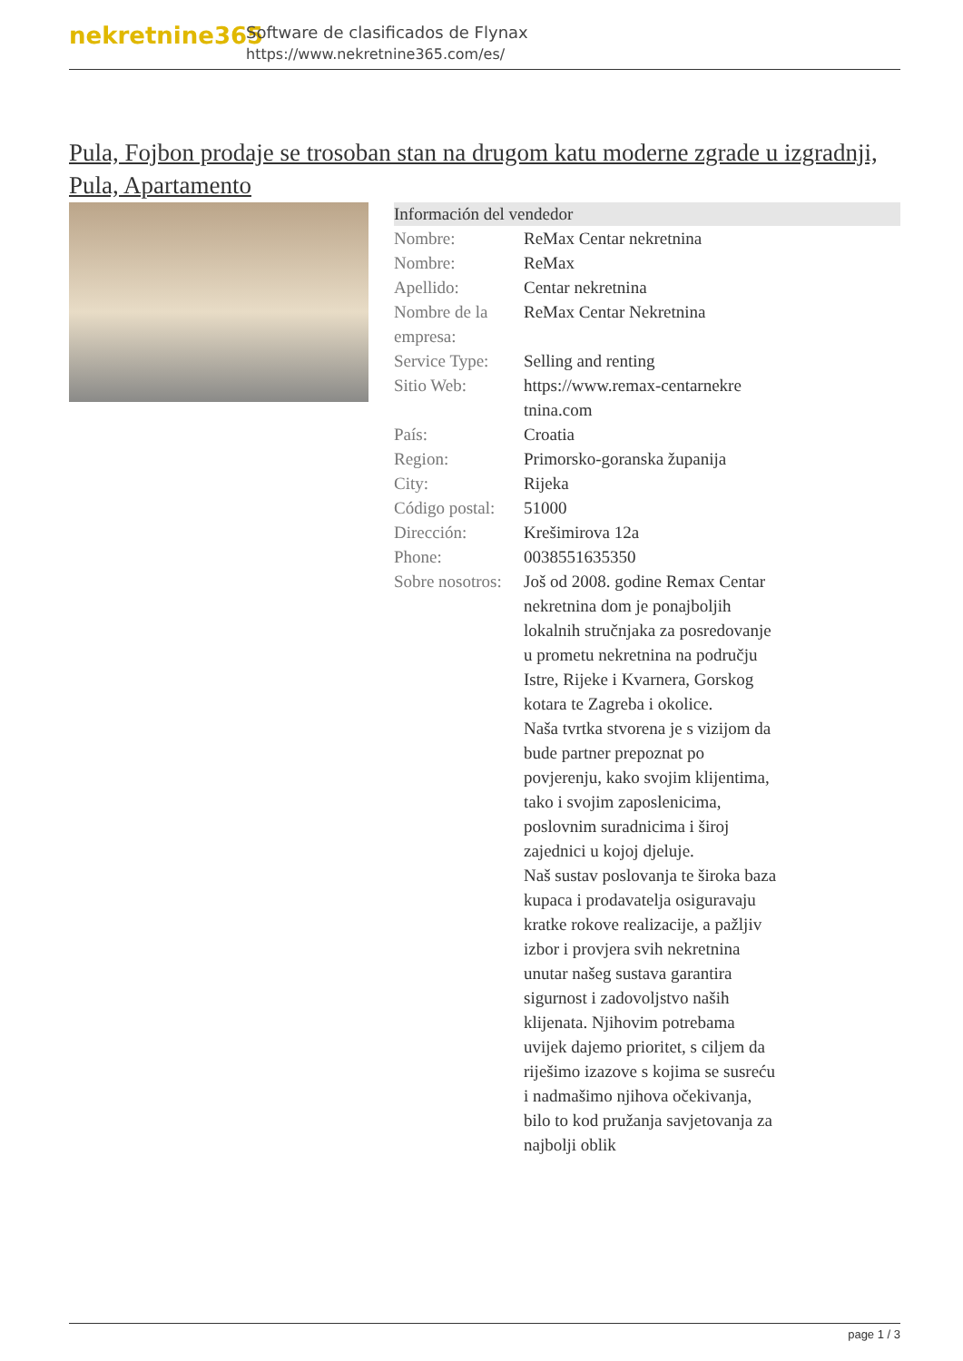nekretnine365
Software de clasificados de Flynax
https://www.nekretnine365.com/es/
Pula, Fojbon prodaje se trosoban stan na drugom katu moderne zgrade u izgradnji, Pula, Apartamento
| Información del vendedor | | |
| --- | --- | --- |
| Nombre: | ReMax Centar nekretnina | |
| Nombre: | ReMax | |
| Apellido: | Centar nekretnina | |
| Nombre de la empresa: | ReMax Centar Nekretnina | |
| Service Type: | Selling and renting | |
| Sitio Web: | https://www.remax-centarnekre tnina.com | |
| País: | Croatia | |
| Region: | Primorsko-goranska županija | |
| City: | Rijeka | |
| Código postal: | 51000 | |
| Dirección: | Krešimirova 12a | |
| Phone: | 0038551635350 | |
| Sobre nosotros: | Još od 2008. godine Remax Centar nekretnina dom je ponajboljih lokalnih stručnjaka za posredovanje u prometu nekretnina na području Istre, Rijeke i Kvarnera, Gorskog kotara te Zagreba i okolice. Naša tvrtka stvorena je s vizijom da bude partner prepoznat po povjerenju, kako svojim klijentima, tako i svojim zaposlenicima, poslovnim suradnicima i široj zajednici u kojoj djeluje. Naš sustav poslovanja te široka baza kupaca i prodavatelja osiguravaju kratke rokove realizacije, a pažljiv izbor i provjera svih nekretnina unutar našeg sustava garantira sigurnost i zadovoljstvo naših klijenata. Njihovim potrebama uvijek dajemo prioritet, s ciljem da riješimo izazove s kojima se susreću i nadmašimo njihova očekivanja, bilo to kod pružanja savjetovanja za najbolji oblik | |
page 1 / 3